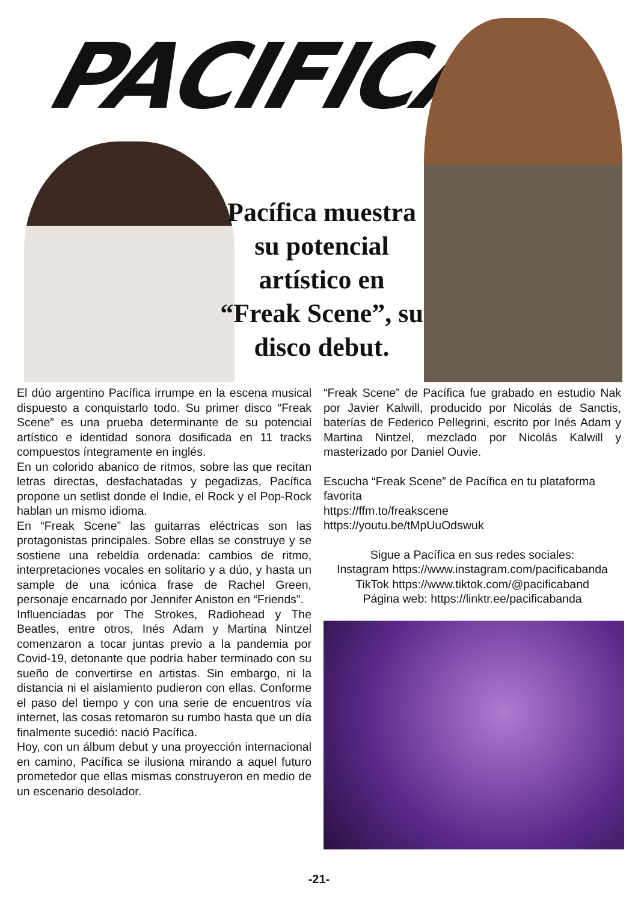PACIFICA
Pacífica muestra su potencial artístico en “Freak Scene”, su disco debut.
El dúo argentino Pacífica irrumpe en la escena musical dispuesto a conquistarlo todo. Su primer disco “Freak Scene” es una prueba determinante de su potencial artístico e identidad sonora dosificada en 11 tracks compuestos íntegramente en inglés.
En un colorido abanico de ritmos, sobre las que recitan letras directas, desfachatadas y pegadizas, Pacífica propone un setlist donde el Indie, el Rock y el Pop-Rock hablan un mismo idioma.
En “Freak Scene” las guitarras eléctricas son las protagonistas principales. Sobre ellas se construye y se sostiene una rebeldía ordenada: cambios de ritmo, interpretaciones vocales en solitario y a dúo, y hasta un sample de una icónica frase de Rachel Green, personaje encarnado por Jennifer Aniston en “Friends”.
Influenciadas por The Strokes, Radiohead y The Beatles, entre otros, Inés Adam y Martina Nintzel comenzaron a tocar juntas previo a la pandemia por Covid-19, detonante que podría haber terminado con su sueño de convertirse en artistas. Sin embargo, ni la distancia ni el aislamiento pudieron con ellas. Conforme el paso del tiempo y con una serie de encuentros vía internet, las cosas retomaron su rumbo hasta que un día finalmente sucedió: nació Pacífica.
Hoy, con un álbum debut y una proyección internacional en camino, Pacífica se ilusiona mirando a aquel futuro prometedor que ellas mismas construyeron en medio de un escenario desolador.
“Freak Scene” de Pacífica fue grabado en estudio Nak por Javier Kalwill, producido por Nicolás de Sanctis, baterías de Federico Pellegrini, escrito por Inés Adam y Martina Nintzel, mezclado por Nicolás Kalwill y masterizado por Daniel Ouvie.
Escucha “Freak Scene” de Pacífica en tu plataforma favorita
https://ffm.to/freakscene
https://youtu.be/tMpUuOdswuk
Sigue a Pacífica en sus redes sociales:
Instagram https://www.instagram.com/pacificabanda
TikTok https://www.tiktok.com/@pacificaband
Página web: https://linktr.ee/pacificabanda
-21-